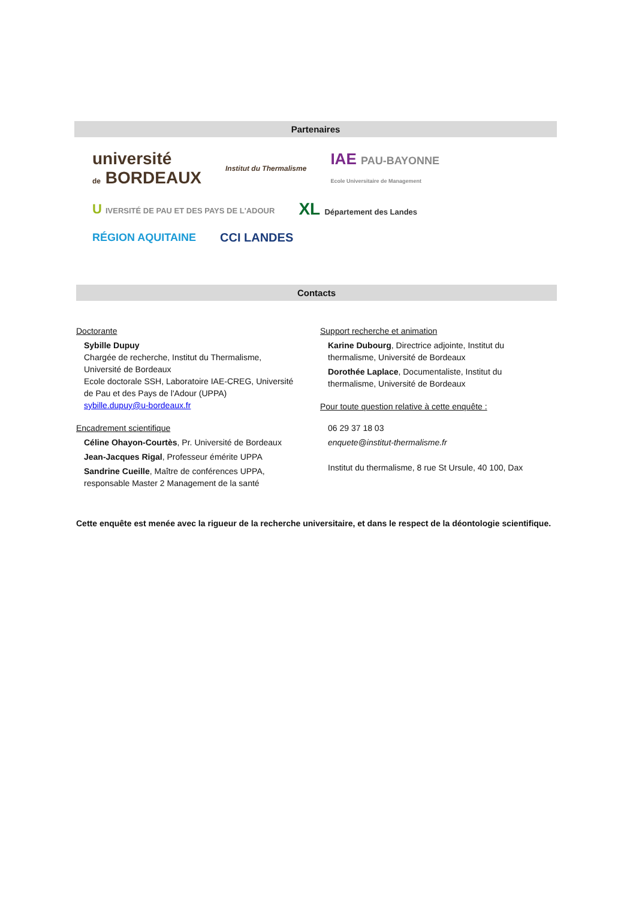Partenaires
université
de BORDEAUX
Institut du Thermalisme
IAE PAU-BAYONNE
Ecole Universitaire de Management
U IVERSITÉ DE PAU ET DES PAYS DE L'ADOUR
XL Département des Landes
RÉGION AQUITAINE
CCI LANDES
Contacts
Doctorante
Sybille Dupuy
Chargée de recherche, Institut du Thermalisme,
Université de Bordeaux
Ecole doctorale SSH, Laboratoire IAE-CREG, Université
de Pau et des Pays de l'Adour (UPPA)
sybille.dupuy@u-bordeaux.fr
Encadrement scientifique
Céline Ohayon-Courtès, Pr. Université de Bordeaux
Jean-Jacques Rigal, Professeur émérite UPPA
Sandrine Cueille, Maître de conférences UPPA,
responsable Master 2 Management de la santé
Support recherche et animation
Karine Dubourg, Directrice adjointe, Institut du
thermalisme, Université de Bordeaux
Dorothée Laplace, Documentaliste, Institut du
thermalisme, Université de Bordeaux
Pour toute question relative à cette enquête :
06 29 37 18 03
enquete@institut-thermalisme.fr
Institut du thermalisme, 8 rue St Ursule, 40 100, Dax
Cette enquête est menée avec la rigueur de la recherche universitaire, et dans le respect de la déontologie scientifique.